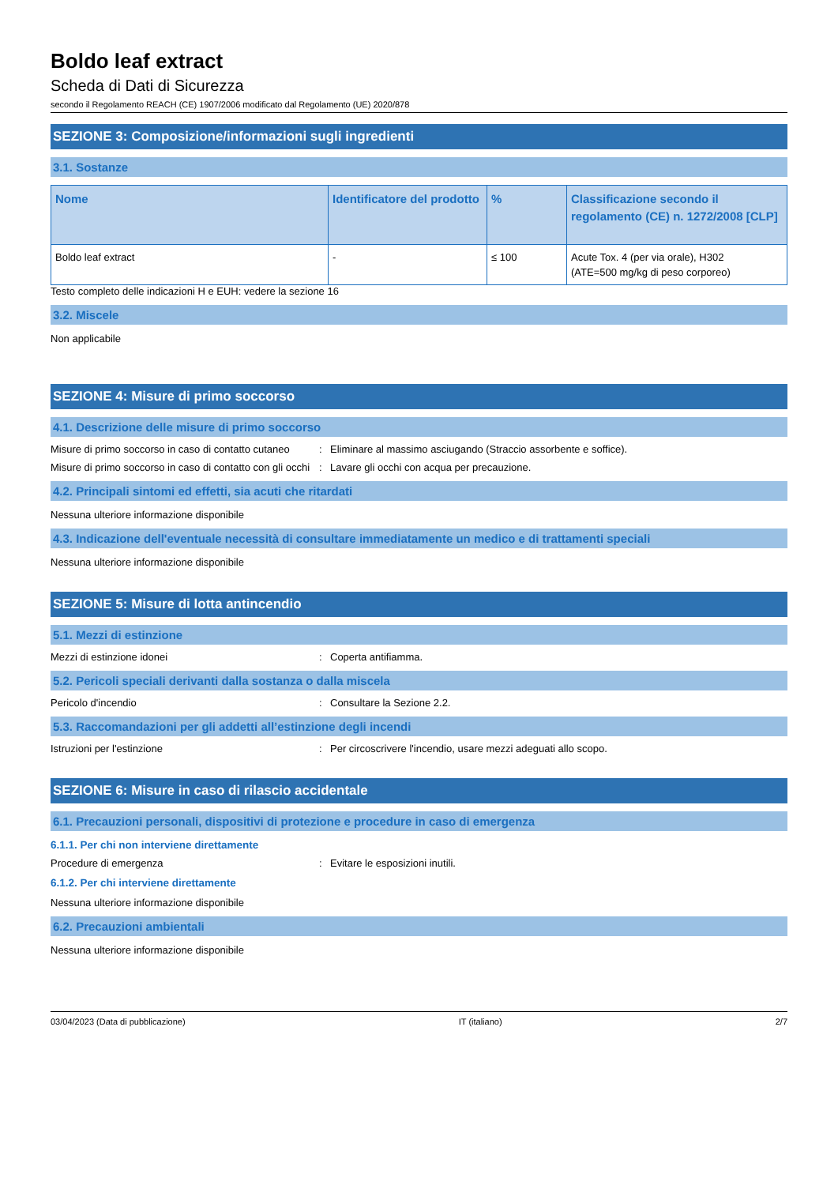Boldo leaf extract
Scheda di Dati di Sicurezza
secondo il Regolamento REACH (CE) 1907/2006 modificato dal Regolamento (UE) 2020/878
SEZIONE 3: Composizione/informazioni sugli ingredienti
3.1. Sostanze
| Nome | Identificatore del prodotto | % | Classificazione secondo il regolamento (CE) n. 1272/2008 [CLP] |
| --- | --- | --- | --- |
| Boldo leaf extract | - | ≤ 100 | Acute Tox. 4 (per via orale), H302 (ATE=500 mg/kg di peso corporeo) |
Testo completo delle indicazioni H e EUH: vedere la sezione 16
3.2. Miscele
Non applicabile
SEZIONE 4: Misure di primo soccorso
4.1. Descrizione delle misure di primo soccorso
Misure di primo soccorso in caso di contatto cutaneo
: Eliminare al massimo asciugando (Straccio assorbente e soffice).
Misure di primo soccorso in caso di contatto con gli occhi
: Lavare gli occhi con acqua per precauzione.
4.2. Principali sintomi ed effetti, sia acuti che ritardati
Nessuna ulteriore informazione disponibile
4.3. Indicazione dell'eventuale necessità di consultare immediatamente un medico e di trattamenti speciali
Nessuna ulteriore informazione disponibile
SEZIONE 5: Misure di lotta antincendio
5.1. Mezzi di estinzione
Mezzi di estinzione idonei : Coperta antifiamma.
5.2. Pericoli speciali derivanti dalla sostanza o dalla miscela
Pericolo d'incendio : Consultare la Sezione 2.2.
5.3. Raccomandazioni per gli addetti all’estinzione degli incendi
Istruzioni per l'estinzione : Per circoscrivere l'incendio, usare mezzi adeguati allo scopo.
SEZIONE 6: Misure in caso di rilascio accidentale
6.1. Precauzioni personali, dispositivi di protezione e procedure in caso di emergenza
6.1.1. Per chi non interviene direttamente
Procedure di emergenza : Evitare le esposizioni inutili.
6.1.2. Per chi interviene direttamente
Nessuna ulteriore informazione disponibile
6.2. Precauzioni ambientali
Nessuna ulteriore informazione disponibile
03/04/2023 (Data di pubblicazione) IT (italiano) 2/7